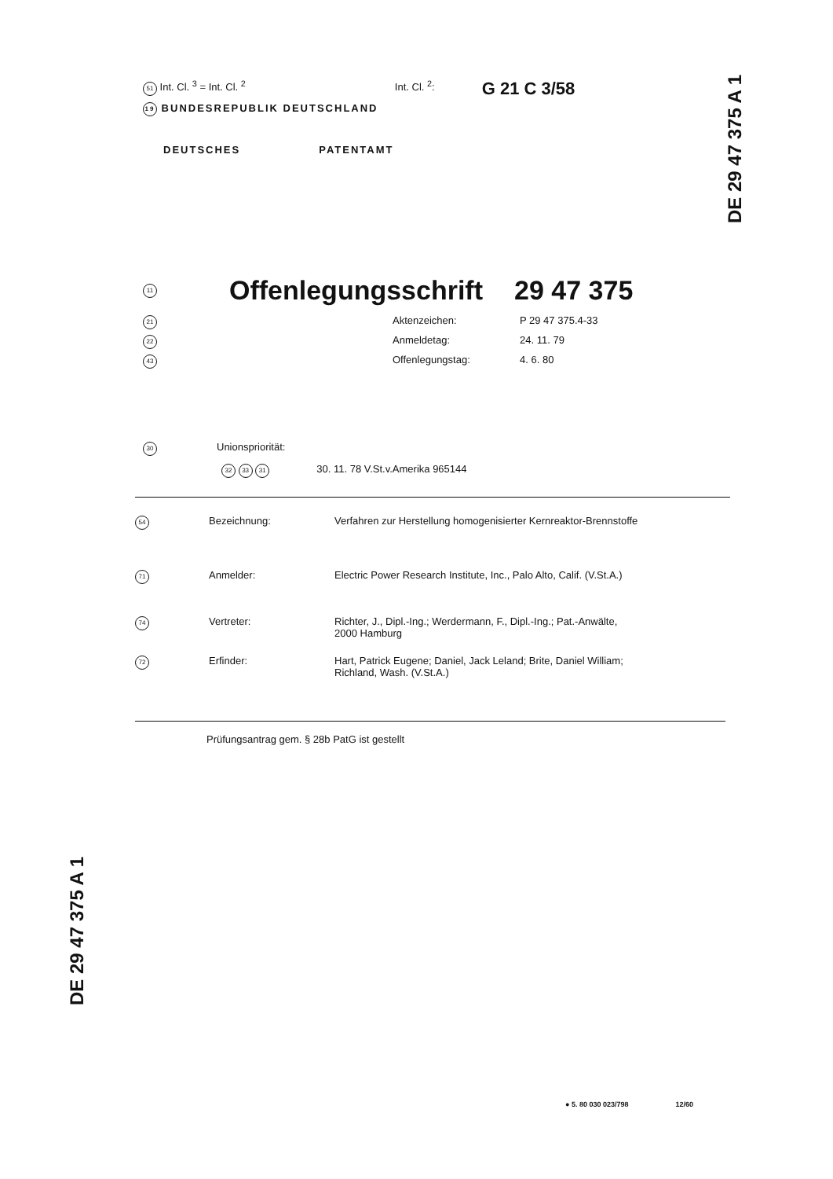51 Int. Cl. <sup>3</sup> = Int. Cl. <sup>2</sup> Int. Cl. <sup>2</sup>: G 21 C 3/58
19 BUNDESREPUBLIK DEUTSCHLAND
DEUTSCHES PATENTAMT
DE 29 47 375 A 1
DE 29 47 375 A 1
11 Offenlegungsschrift 29 47 375
21 Aktenzeichen: P 29 47 375.4-33
22 Anmeldetag: 24. 11. 79
43 Offenlegungstag: 4. 6. 80
30 Unionspriorität:
32 33 31 30. 11. 78 V.St.v.Amerika 965144
54 Bezeichnung: Verfahren zur Herstellung homogenisierter Kernreaktor-Brennstoffe
71 Anmelder: Electric Power Research Institute, Inc., Palo Alto, Calif. (V.St.A.)
74 Vertreter: Richter, J., Dipl.-Ing.; Werdermann, F., Dipl.-Ing.; Pat.-Anwälte,
2000 Hamburg
72 Erfinder: Hart, Patrick Eugene; Daniel, Jack Leland; Brite, Daniel William;
Richland, Wash. (V.St.A.)
Prüfungsantrag gem. § 28b PatG ist gestellt
● 5. 80 030 023/798 12/60